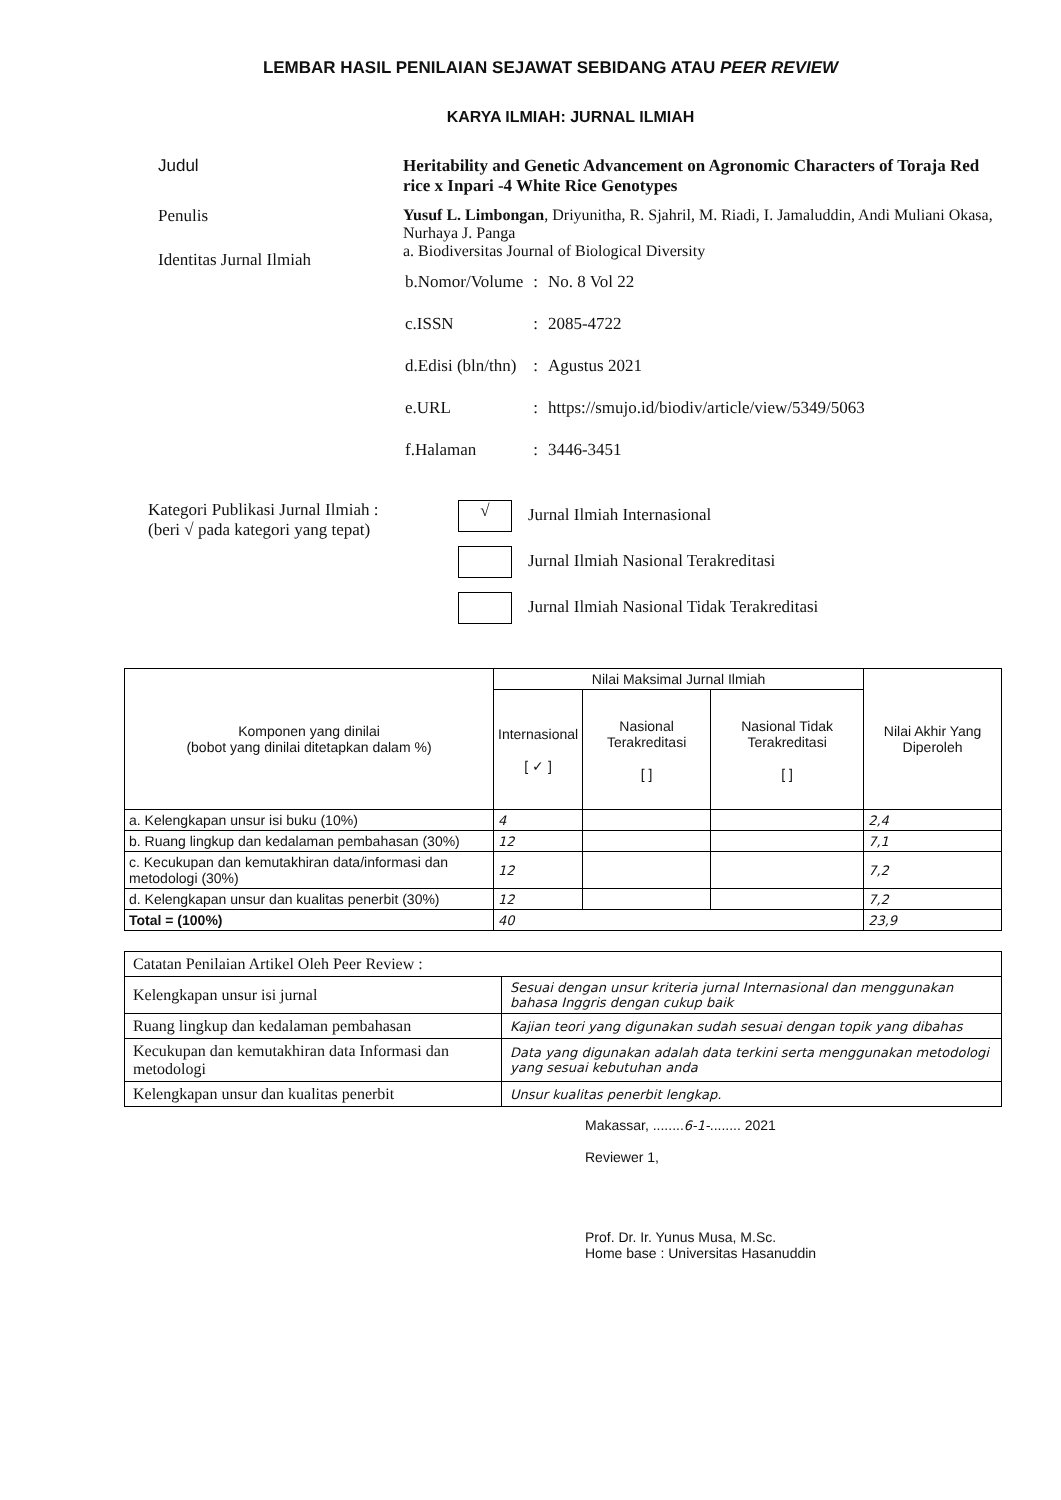LEMBAR HASIL PENILAIAN SEJAWAT SEBIDANG ATAU PEER REVIEW
KARYA ILMIAH: JURNAL ILMIAH
Judul
Penulis
Identitas Jurnal Ilmiah
Heritability and Genetic Advancement on Agronomic Characters of Toraja Red rice x Inpari -4 White Rice Genotypes
Yusuf L. Limbongan, Driyunitha, R. Sjahril, M. Riadi, I. Jamaluddin, Andi Muliani Okasa, Nurhaya J. Panga
a. Biodiversitas Journal of Biological Diversity
| b.Nomor/Volume | : | No. 8 Vol 22 |
| c.ISSN | : | 2085-4722 |
| d.Edisi (bln/thn) | : | Agustus 2021 |
| e.URL | : | https://smujo.id/biodiv/article/view/5349/5063 |
| f.Halaman | : | 3446-3451 |
Kategori Publikasi Jurnal Ilmiah :
(beri √ pada kategori yang tepat)
√ Jurnal Ilmiah Internasional
Jurnal Ilmiah Nasional Terakreditasi
Jurnal Ilmiah Nasional Tidak Terakreditasi
| Komponen yang dinilai (bobot yang dinilai ditetapkan dalam %) | Nilai Maksimal Jurnal Ilmiah | | | Nilai Akhir Yang Diperoleh |
| --- | --- | --- | --- | --- |
| | Internasional [ ✓ ] | Nasional Terakreditasi [ ] | Nasional Tidak Terakreditasi [ ] | |
| a. Kelengkapan unsur isi buku (10%) | 4 | | | 2,4 |
| b. Ruang lingkup dan kedalaman pembahasan (30%) | 12 | | | 7,1 |
| c. Kecukupan dan kemutakhiran data/informasi dan metodologi (30%) | 12 | | | 7,2 |
| d. Kelengkapan unsur dan kualitas penerbit (30%) | 12 | | | 7,2 |
| Total = (100%) | 40 | | | 23,9 |
| Catatan Penilaian Artikel Oleh Peer Review : | |
| Kelengkapan unsur isi jurnal | Sesuai dengan unsur kriteria jurnal Internasional dan menggunakan bahasa Inggris dengan cukup baik |
| Ruang lingkup dan kedalaman pembahasan | Kajian teori yang digunakan sudah sesuai dengan topik yang dibahas |
| Kecukupan dan kemutakhiran data Informasi dan metodologi | Data yang digunakan adalah data terkini serta menggunakan metodologi yang sesuai kebutuhan anda |
| Kelengkapan unsur dan kualitas penerbit | Unsur kualitas penerbit lengkap. |
Makassar, ........6-1-........ 2021
Reviewer 1,
Prof. Dr. Ir. Yunus Musa, M.Sc.
Home base : Universitas Hasanuddin